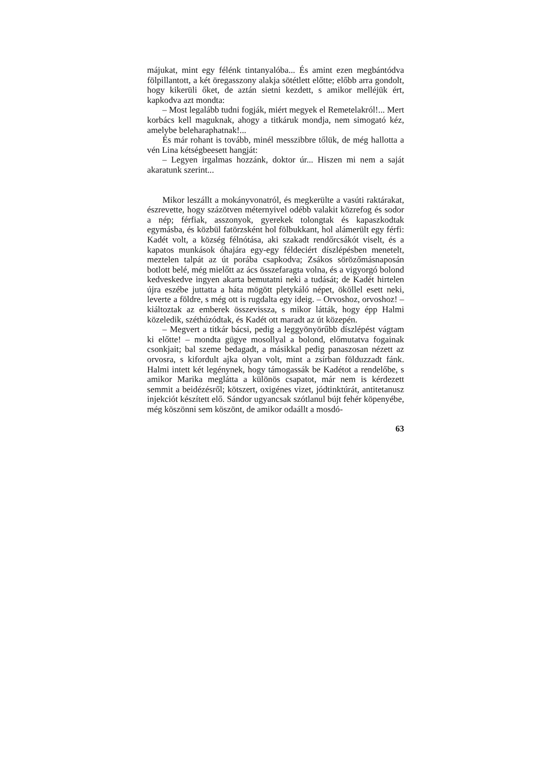májukat, mint egy félénk tintanyalóba... És amint ezen megbántódva fölpillantott, a két öregasszony alakja sötétlett előtte; előbb arra gondolt, hogy kikerüli őket, de aztán sietni kezdett, s amikor melléjük ért, kapkodva azt mondta:
– Most legalább tudni fogják, miért megyek el Remetelakról!... Mert korbács kell maguknak, ahogy a titkáruk mondja, nem simogató kéz, amelybe beleharaphatnak!...
És már rohant is tovább, minél messzibbre tőlük, de még hallotta a vén Lina kétségbeesett hangját:
– Legyen irgalmas hozzánk, doktor úr... Hiszen mi nem a saját akaratunk szerint...
Mikor leszállt a mokányvonatról, és megkerülte a vasúti raktárakat, észrevette, hogy százötven méternyivel odébb valakit közrefog és sodor a nép; férfiak, asszonyok, gyerekek tolongtak és kapaszkodtak egymásba, és közbül fatörzsként hol fölbukkant, hol alámerült egy férfi: Kadét volt, a község félnótása, aki szakadt rendőrcsákót viselt, és a kapatos munkások óhajára egy-egy féldeciért díszlépésben menetelt, meztelen talpát az út porába csapkodva; Zsákos sörözőmásnaposán botlott belé, még mielőtt az ács összefaragta volna, és a vigyorgó bolond kedveskedve ingyen akarta bemutatni neki a tudását; de Kadét hirtelen újra eszébe juttatta a háta mögött pletykáló népet, ököllel esett neki, leverte a földre, s még ott is rugdalta egy ideig. – Orvoshoz, orvoshoz! – kiáltoztak az emberek összevissza, s mikor látták, hogy épp Halmi közeledik, széthúzódtak, és Kadét ott maradt az út közepén.
– Megvert a titkár bácsi, pedig a leggyönyörűbb díszlépést vágtam ki előtte! – mondta gügye mosollyal a bolond, előmutatva fogainak csonkjait; bal szeme bedagadt, a másikkal pedig panaszosan nézett az orvosra, s kifordult ajka olyan volt, mint a zsírban földuzzadt fánk. Halmi intett két legénynek, hogy támogassák be Kadétot a rendelőbe, s amikor Marika meglátta a különös csapatot, már nem is kérdezett semmit a beidézésről; kötszert, oxigénes vizet, jódtinktúrát, antitetanusz injekciót készített elő. Sándor ugyancsak szótlanul bújt fehér köpenyébe, még köszönni sem köszönt, de amikor odaállt a mosdó-
63